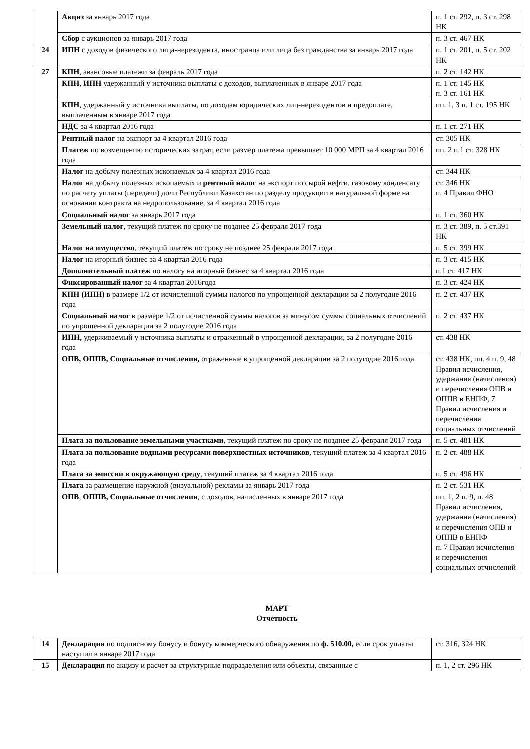| | Акциз за январь 2017 года | п. 1 ст. 292, п. 3 ст. 298 НК |
| | Сбор с аукционов за январь 2017 года | п. 3 ст. 467 НК |
| 24 | ИПН с доходов физического лица-нерезидента, иностранца или лица без гражданства за январь 2017 года | п. 1 ст. 201, п. 5 ст. 202 НК |
| 27 | КПН , авансовые платежи за февраль 2017 года | п. 2 ст. 142 НК |
| | КПН , ИПН удержанный у источника выплаты с доходов, выплаченных в январе 2017 года | п. 1 ст. 145 НК п. 3 ст. 161 НК |
| | КПН , удержанный у источника выплаты, по доходам юридических лиц-нерезидентов и предоплате, выплаченным в январе 2017 года | пп. 1, 3 п. 1 ст. 195 НК |
| | НДС за 4 квартал 2016 года | п. 1 ст. 271 НК |
| | Рентный налог на экспорт за 4 квартал 2016 года | ст. 305 НК |
| | Платеж по возмещению исторических затрат, если размер платежа превышает 10 000 МРП за 4 квартал 2016 года | пп. 2 п.1 ст. 328 НК |
| | Налог на добычу полезных ископаемых за 4 квартал 2016 года | ст. 344 НК |
| | Налог на добычу полезных ископаемых и рентный налог на экспорт по сырой нефти, газовому конденсату по расчету уплаты (передачи) доли Республики Казахстан по разделу продукции в натуральной форме на основании контракта на недропользование, за 4 квартал 2016 года | ст. 346 НК п. 4 Правил ФНО |
| | Социальный налог за январь 2017 года | п. 1 ст. 360 НК |
| | Земельный налог , текущий платеж по сроку не позднее 25 февраля 2017 года | п. 3 ст. 389, п. 5 ст.391 НК |
| | Налог на имущество , текущий платеж по сроку не позднее 25 февраля 2017 года | п. 5 ст. 399 НК |
| | Налог на игорный бизнес за 4 квартал 2016 года | п. 3 ст. 415 НК |
| | Дополнительный платеж по налогу на игорный бизнес за 4 квартал 2016 года | п.1 ст. 417 НК |
| | Фиксированный налог за 4 квартал 2016года | п. 3 ст. 424 НК |
| | КПН (ИПН) в размере 1/2 от исчисленной суммы налогов по упрощенной декларации за 2 полугодие 2016 года | п. 2 ст. 437 НК |
| | Социальный налог в размере 1/2 от исчисленной суммы налогов за минусом суммы социальных отчислений по упрощенной декларации за 2 полугодие 2016 года | п. 2 ст. 437 НК |
| | ИПН, удерживаемый у источника выплаты и отраженный в упрощенной декларации, за 2 полугодие 2016 года | ст. 438 НК |
| | ОПВ, ОППВ, Социальные отчисления, отраженные в упрощенной декларации за 2 полугодие 2016 года | ст. 438 НК, пп. 4 п. 9, 48 Правил исчисления, удержания (начисления) и перечисления ОПВ и ОППВ в ЕНПФ, 7 Правил исчисления и перечисления социальных отчислений |
| | Плата за пользование земельными участками , текущий платеж по сроку не позднее 25 февраля 2017 года | п. 5 ст. 481 НК |
| | Плата за пользование водными ресурсами поверхностных источников , текущий платеж за 4 квартал 2016 года | п. 2 ст. 488 НК |
| | Плата за эмиссии в окружающую среду , текущий платеж за 4 квартал 2016 года | п. 5 ст. 496 НК |
| | Плата за размещение наружной (визуальной) рекламы за январь 2017 года | п. 2 ст. 531 НК |
| | ОПВ , ОППВ, Социальные отчисления , с доходов, начисленных в январе 2017 года | пп. 1, 2 п. 9, п. 48 Правил исчисления, удержания (начисления) и перечисления ОПВ и ОППВ в ЕНПФ п. 7 Правил исчисления и перечисления социальных отчислений |
МАРТ
Отчетность
| 14 | Декларация по подписному бонусу и бонусу коммерческого обнаружения по ф. 510.00, если срок уплаты наступил в январе 2017 года | ст. 316, 324 НК |
| 15 | Декларация по акцизу и расчет за структурные подразделения или объекты, связанные с | п. 1, 2 ст. 296 НК |